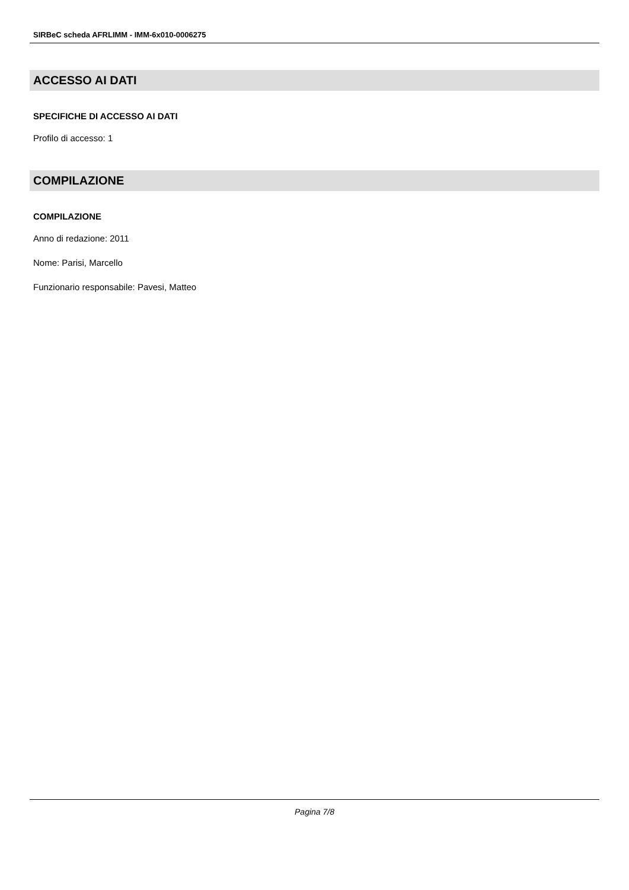SIRBeC scheda AFRLIMM - IMM-6x010-0006275
ACCESSO AI DATI
SPECIFICHE DI ACCESSO AI DATI
Profilo di accesso: 1
COMPILAZIONE
COMPILAZIONE
Anno di redazione: 2011
Nome: Parisi, Marcello
Funzionario responsabile: Pavesi, Matteo
Pagina 7/8